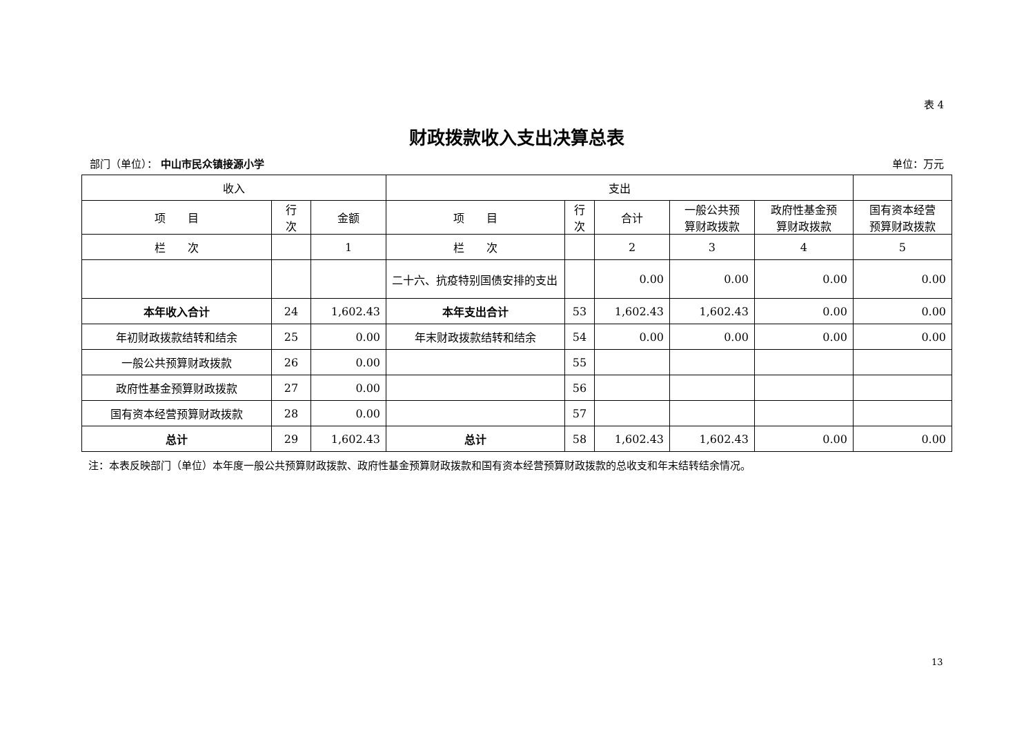表 4
财政拨款收入支出决算总表
部门（单位）： 中山市民众镇接源小学 单位：万元
| 收入 | | | 支出 | | | | | |
| --- | --- | --- | --- | --- | --- | --- | --- | --- |
| 项 目 | 行 次 | 金额 | 项 目 | 行 次 | 合计 | 一般公共预 算财政拨款 | 政府性基金预 算财政拨款 | 国有资本经营 预算财政拨款 |
| 栏 次 | | 1 | 栏 次 | | 2 | 3 | 4 | 5 |
| | | | 二十六、抗疫特别国债安排的支出 | | 0.00 | 0.00 | 0.00 | 0.00 |
| 本年收入合计 | 24 | 1,602.43 | 本年支出合计 | 53 | 1,602.43 | 1,602.43 | 0.00 | 0.00 |
| 年初财政拨款结转和结余 | 25 | 0.00 | 年末财政拨款结转和结余 | 54 | 0.00 | 0.00 | 0.00 | 0.00 |
| 一般公共预算财政拨款 | 26 | 0.00 | | 55 | | | | |
| 政府性基金预算财政拨款 | 27 | 0.00 | | 56 | | | | |
| 国有资本经营预算财政拨款 | 28 | 0.00 | | 57 | | | | |
| 总计 | 29 | 1,602.43 | 总计 | 58 | 1,602.43 | 1,602.43 | 0.00 | 0.00 |
注：本表反映部门（单位）本年度一般公共预算财政拨款、政府性基金预算财政拨款和国有资本经营预算财政拨款的总收支和年末结转结余情况。
13